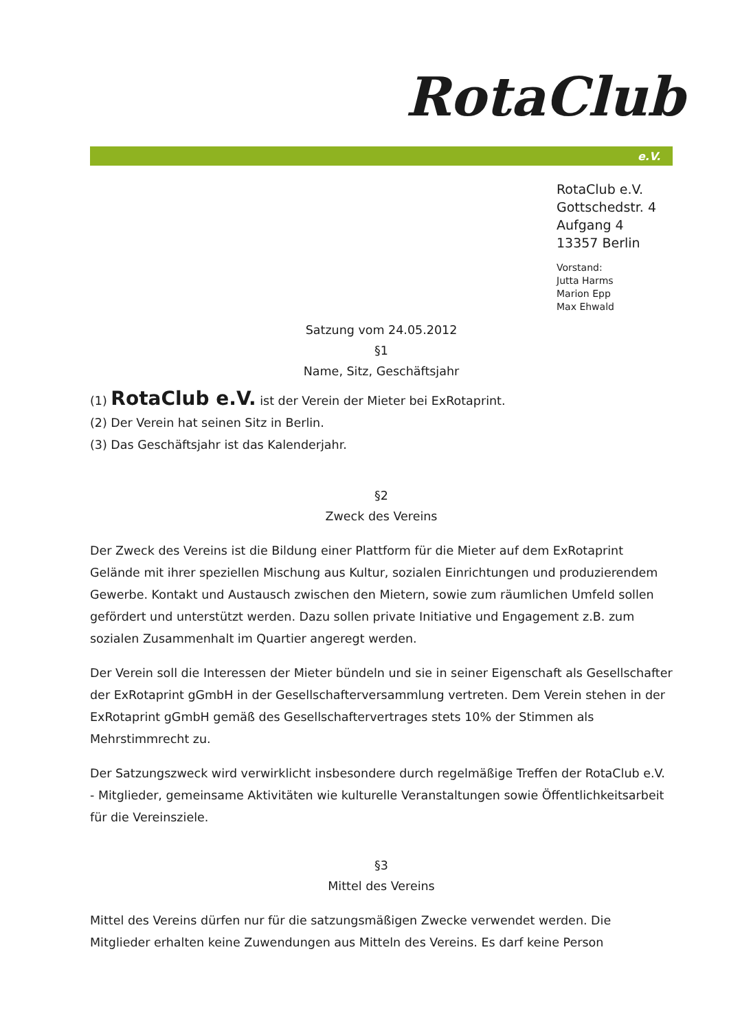RotaClub
e.V.
RotaClub e.V.
Gottschedstr. 4
Aufgang 4
13357 Berlin
Vorstand:
Jutta Harms
Marion Epp
Max Ehwald
Satzung vom 24.05.2012
§1
Name, Sitz, Geschäftsjahr
(1) RotaClub e.V. ist der Verein der Mieter bei ExRotaprint.
(2) Der Verein hat seinen Sitz in Berlin.
(3) Das Geschäftsjahr ist das Kalenderjahr.
§2
Zweck des Vereins
Der Zweck des Vereins ist die Bildung einer Plattform für die Mieter auf dem ExRotaprint Gelände mit ihrer speziellen Mischung aus Kultur, sozialen Einrichtungen und produzierendem Gewerbe. Kontakt und Austausch zwischen den Mietern, sowie zum räumlichen Umfeld sollen gefördert und unterstützt werden. Dazu sollen private Initiative und Engagement z.B. zum sozialen Zusammenhalt im Quartier angeregt werden.
Der Verein soll die Interessen der Mieter bündeln und sie in seiner Eigenschaft als Gesellschafter der ExRotaprint gGmbH in der Gesellschafterversammlung vertreten. Dem Verein stehen in der ExRotaprint gGmbH gemäß des Gesellschaftervertrages stets 10% der Stimmen als Mehrstimmrecht zu.
Der Satzungszweck wird verwirklicht insbesondere durch regelmäßige Treffen der RotaClub e.V. - Mitglieder, gemeinsame Aktivitäten wie kulturelle Veranstaltungen sowie Öffentlichkeitsarbeit für die Vereinsziele.
§3
Mittel des Vereins
Mittel des Vereins dürfen nur für die satzungsmäßigen Zwecke verwendet werden. Die Mitglieder erhalten keine Zuwendungen aus Mitteln des Vereins. Es darf keine Person